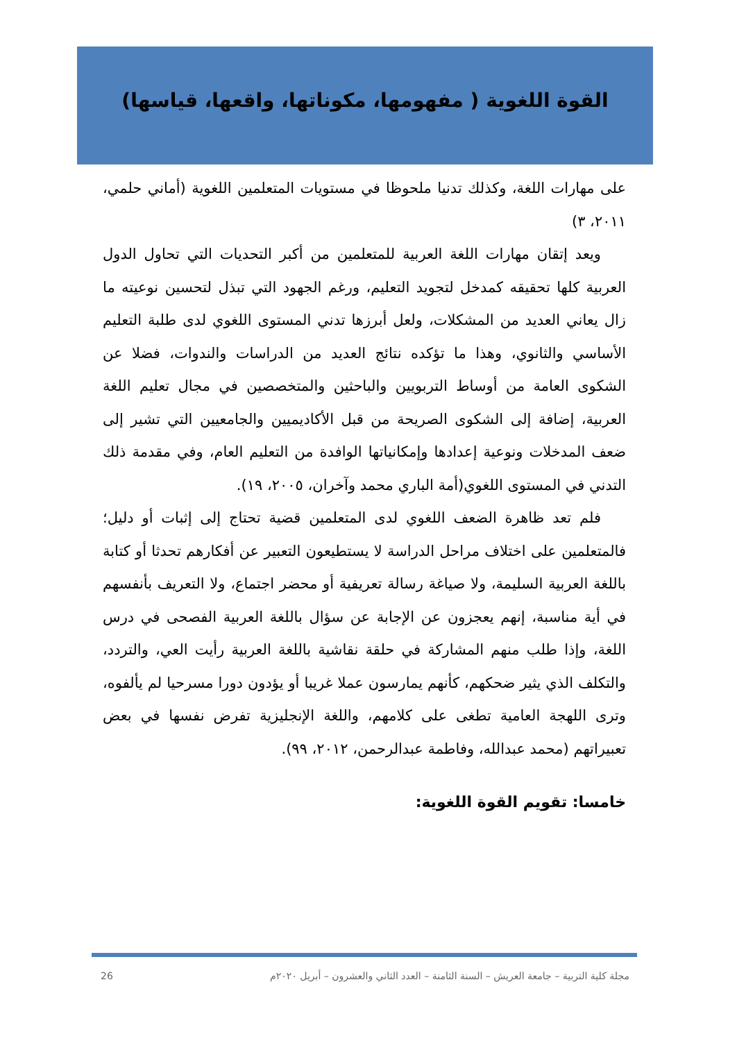القوة اللغوية ( مفهومها، مكوناتها، واقعها، قياسها)
على مهارات اللغة، وكذلك تدنيا ملحوظا في مستويات المتعلمين اللغوية (أماني حلمي، ٢٠١١، ٣)
ويعد إتقان مهارات اللغة العربية للمتعلمين من أكبر التحديات التي تحاول الدول العربية كلها تحقيقه كمدخل لتجويد التعليم، ورغم الجهود التي تبذل لتحسين نوعيته ما زال يعاني العديد من المشكلات، ولعل أبرزها تدني المستوى اللغوي لدى طلبة التعليم الأساسي والثانوي، وهذا ما تؤكده نتائج العديد من الدراسات والندوات، فضلا عن الشكوى العامة من أوساط التربويين والباحثين والمتخصصين في مجال تعليم اللغة العربية، إضافة إلى الشكوى الصريحة من قبل الأكاديميين والجامعيين التي تشير إلى ضعف المدخلات ونوعية إعدادها وإمكانياتها الوافدة من التعليم العام، وفي مقدمة ذلك التدني في المستوى اللغوي(أمة الباري محمد وآخران، ٢٠٠٥، ١٩).
فلم تعد ظاهرة الضعف اللغوي لدى المتعلمين قضية تحتاج إلى إثبات أو دليل؛ فالمتعلمين على اختلاف مراحل الدراسة لا يستطيعون التعبير عن أفكارهم تحدثا أو كتابة باللغة العربية السليمة، ولا صياغة رسالة تعريفية أو محضر اجتماع، ولا التعريف بأنفسهم في أية مناسبة، إنهم يعجزون عن الإجابة عن سؤال باللغة العربية الفصحى في درس اللغة، وإذا طلب منهم المشاركة في حلقة نقاشية باللغة العربية رأيت العي، والتردد، والتكلف الذي يثير ضحكهم، كأنهم يمارسون عملا غريبا أو يؤدون دورا مسرحيا لم يألفوه، وترى اللهجة العامية تطغى على كلامهم، واللغة الإنجليزية تفرض نفسها في بعض تعبيراتهم (محمد عبدالله، وفاطمة عبدالرحمن، ٢٠١٢، ٩٩).
خامسا: تقويم القوة اللغوية:
مجلة كلية التربية – جامعة العريش – السنة الثامنة – العدد الثاني والعشرون – أبريل ٢٠٢٠م 26